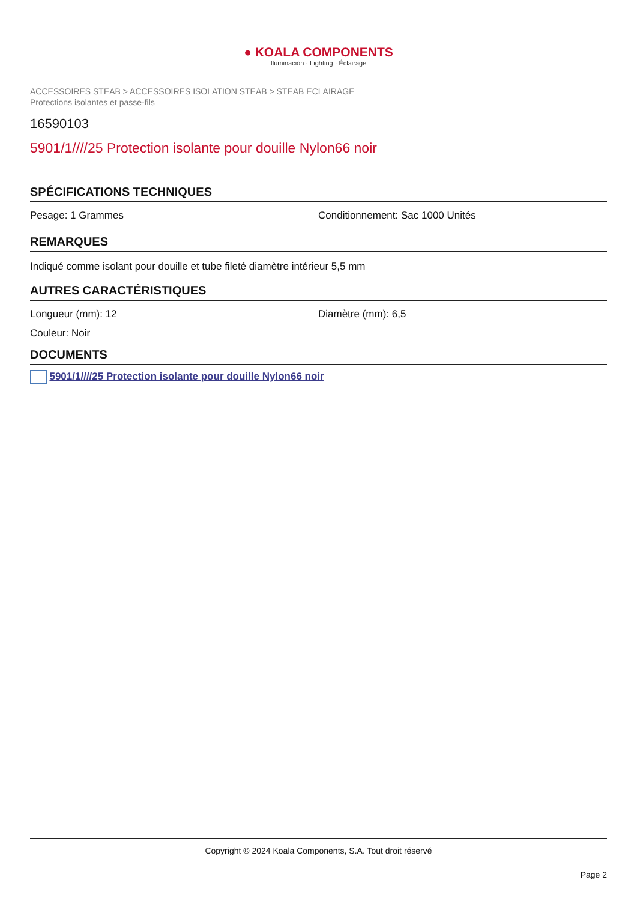● KOALA COMPONENTS
Iluminación · Lighting · Éclairage
ACCESSOIRES STEAB > ACCESSOIRES ISOLATION STEAB > STEAB ECLAIRAGE
Protections isolantes et passe-fils
16590103
5901/1////25 Protection isolante pour douille Nylon66 noir
SPÉCIFICATIONS TECHNIQUES
Pesage: 1 Grammes Conditionnement: Sac 1000 Unités
REMARQUES
Indiqué comme isolant pour douille et tube fileté diamètre intérieur 5,5 mm
AUTRES CARACTÉRISTIQUES
Longueur (mm): 12 Diamètre (mm): 6,5
Couleur: Noir
DOCUMENTS
5901/1////25 Protection isolante pour douille Nylon66 noir
Copyright © 2024 Koala Components, S.A. Tout droit réservé
Page 2